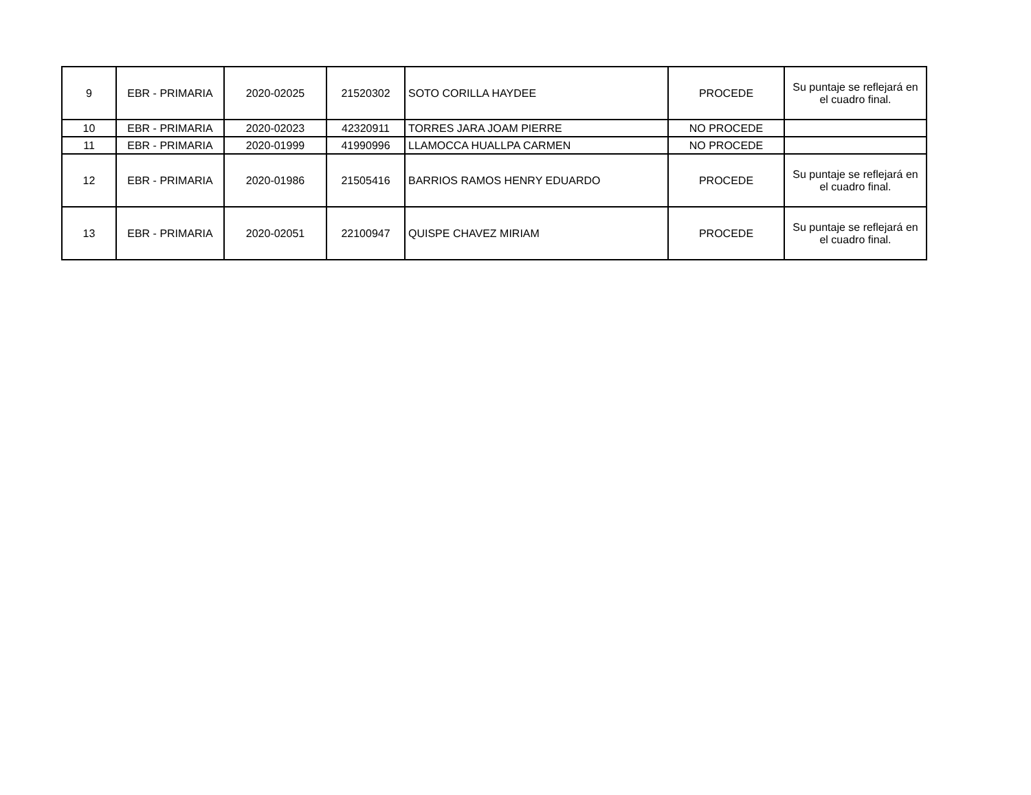| 9 | EBR - PRIMARIA | 2020-02025 | 21520302 | SOTO CORILLA HAYDEE | PROCEDE | Su puntaje se reflejará en el cuadro final. |
| 10 | EBR - PRIMARIA | 2020-02023 | 42320911 | TORRES JARA JOAM PIERRE | NO PROCEDE | |
| 11 | EBR - PRIMARIA | 2020-01999 | 41990996 | LLAMOCCA HUALLPA CARMEN | NO PROCEDE | |
| 12 | EBR - PRIMARIA | 2020-01986 | 21505416 | BARRIOS RAMOS HENRY EDUARDO | PROCEDE | Su puntaje se reflejará en el cuadro final. |
| 13 | EBR - PRIMARIA | 2020-02051 | 22100947 | QUISPE CHAVEZ MIRIAM | PROCEDE | Su puntaje se reflejará en el cuadro final. |